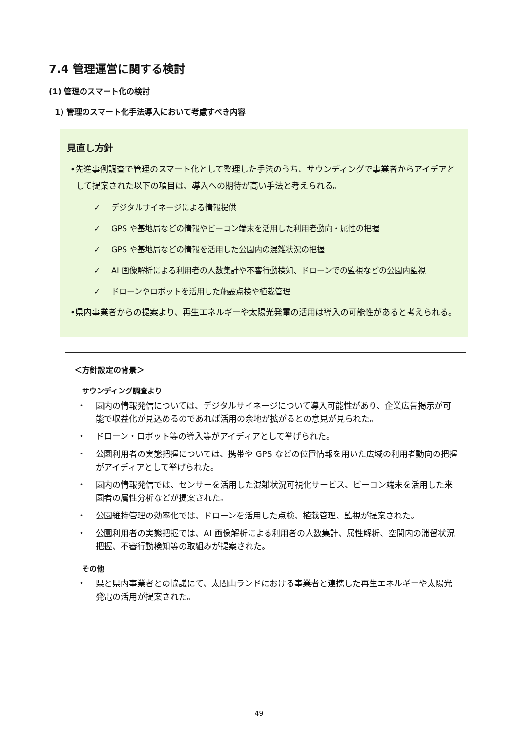7.4 管理運営に関する検討
(1) 管理のスマート化の検討
1) 管理のスマート化手法導入において考慮すべき内容
見直し方針
•先進事例調査で管理のスマート化として整理した手法のうち、サウンディングで事業者からアイデアとして提案された以下の項目は、導入への期待が高い手法と考えられる。
✓ デジタルサイネージによる情報提供
✓ GPS や基地局などの情報やビーコン端末を活用した利用者動向・属性の把握
✓ GPS や基地局などの情報を活用した公園内の混雑状況の把握
✓ AI 画像解析による利用者の人数集計や不審行動検知、ドローンでの監視などの公園内監視
✓ ドローンやロボットを活用した施設点検や植栽管理
•県内事業者からの提案より、再生エネルギーや太陽光発電の活用は導入の可能性があると考えられる。
＜方針設定の背景＞
サウンディング調査より
・ 園内の情報発信については、デジタルサイネージについて導入可能性があり、企業広告掲示が可能で収益化が見込めるのであれば活用の余地が拡がるとの意見が見られた。
・ ドローン・ロボット等の導入等がアイディアとして挙げられた。
・ 公園利用者の実態把握については、携帯や GPS などの位置情報を用いた広域の利用者動向の把握がアイディアとして挙げられた。
・ 園内の情報発信では、センサーを活用した混雑状況可視化サービス、ビーコン端末を活用した来園者の属性分析などが提案された。
・ 公園維持管理の効率化では、ドローンを活用した点検、植栽管理、監視が提案された。
・ 公園利用者の実態把握では、AI 画像解析による利用者の人数集計、属性解析、空間内の滞留状況把握、不審行動検知等の取組みが提案された。
その他
・ 県と県内事業者との協議にて、太閤山ランドにおける事業者と連携した再生エネルギーや太陽光発電の活用が提案された。
49